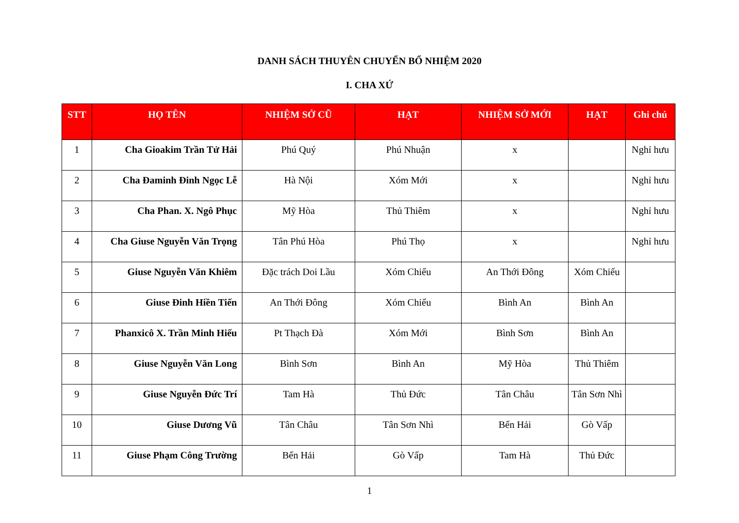DANH SÁCH THUYÊN CHUYỂN BỔ NHIỆM 2020
I. CHA XỨ
| STT | HỌ TÊN | NHIỆM SỞ CŨ | HẠT | NHIỆM SỞ MỚI | HẠT | Ghi chú |
| --- | --- | --- | --- | --- | --- | --- |
| 1 | Cha Gioakim Trần Tử Hải | Phú Quý | Phú Nhuận | x | | Nghỉ hưu |
| 2 | Cha Đaminh Đinh Ngọc Lễ | Hà Nội | Xóm Mới | x | | Nghỉ hưu |
| 3 | Cha Phan. X. Ngô Phục | Mỹ Hòa | Thủ Thiêm | x | | Nghỉ hưu |
| 4 | Cha Giuse Nguyễn Văn Trọng | Tân Phú Hòa | Phú Thọ | x | | Nghỉ hưu |
| 5 | Giuse Nguyễn Văn Khiêm | Đặc trách Doi Lầu | Xóm Chiếu | An Thới Đông | Xóm Chiếu | |
| 6 | Giuse Đinh Hiền Tiến | An Thới Đông | Xóm Chiếu | Bình An | Bình An | |
| 7 | Phanxicô X. Trần Minh Hiếu | Pt Thạch Đà | Xóm Mới | Bình Sơn | Bình An | |
| 8 | Giuse Nguyễn Văn Long | Bình Sơn | Bình An | Mỹ Hòa | Thủ Thiêm | |
| 9 | Giuse Nguyễn Đức Trí | Tam Hà | Thủ Đức | Tân Châu | Tân Sơn Nhì | |
| 10 | Giuse Dương Vũ | Tân Châu | Tân Sơn Nhì | Bến Hải | Gò Vấp | |
| 11 | Giuse Phạm Công Trường | Bến Hải | Gò Vấp | Tam Hà | Thủ Đức | |
1